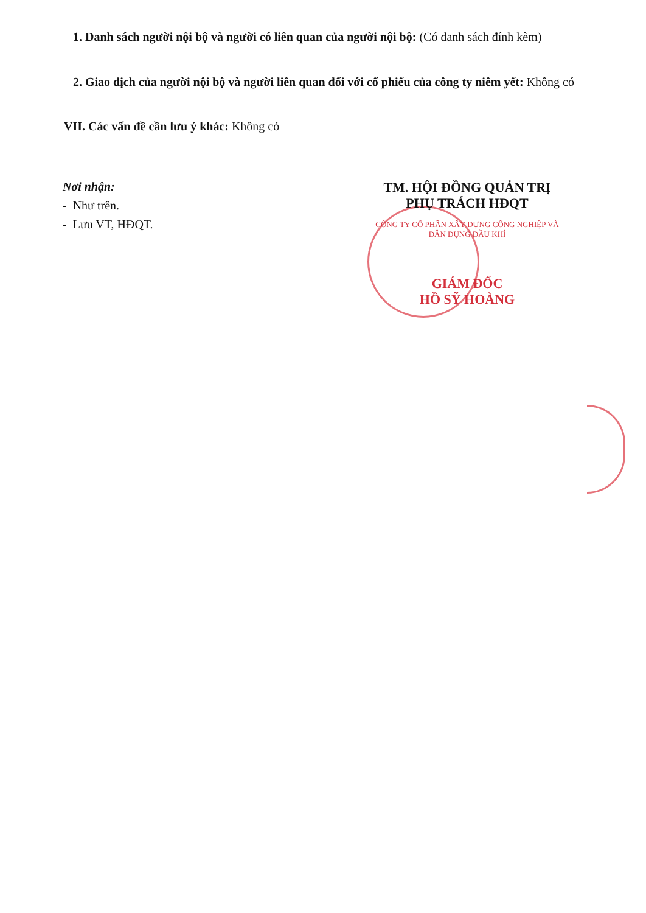1. Danh sách người nội bộ và người có liên quan của người nội bộ: (Có danh sách đính kèm)
2. Giao dịch của người nội bộ và người liên quan đối với cổ phiếu của công ty niêm yết: Không có
VII. Các vấn đề cần lưu ý khác: Không có
Nơi nhận:
- Như trên.
- Lưu VT, HĐQT.
TM. HỘI ĐỒNG QUẢN TRỊ
PHỤ TRÁCH HĐQT
CÔNG TY CỔ PHẦN XÂY DỰNG CÔNG NGHIỆP VÀ DÂN DỤNG DẦU KHÍ
GIÁM ĐỐC
HỒ SỸ HOÀNG